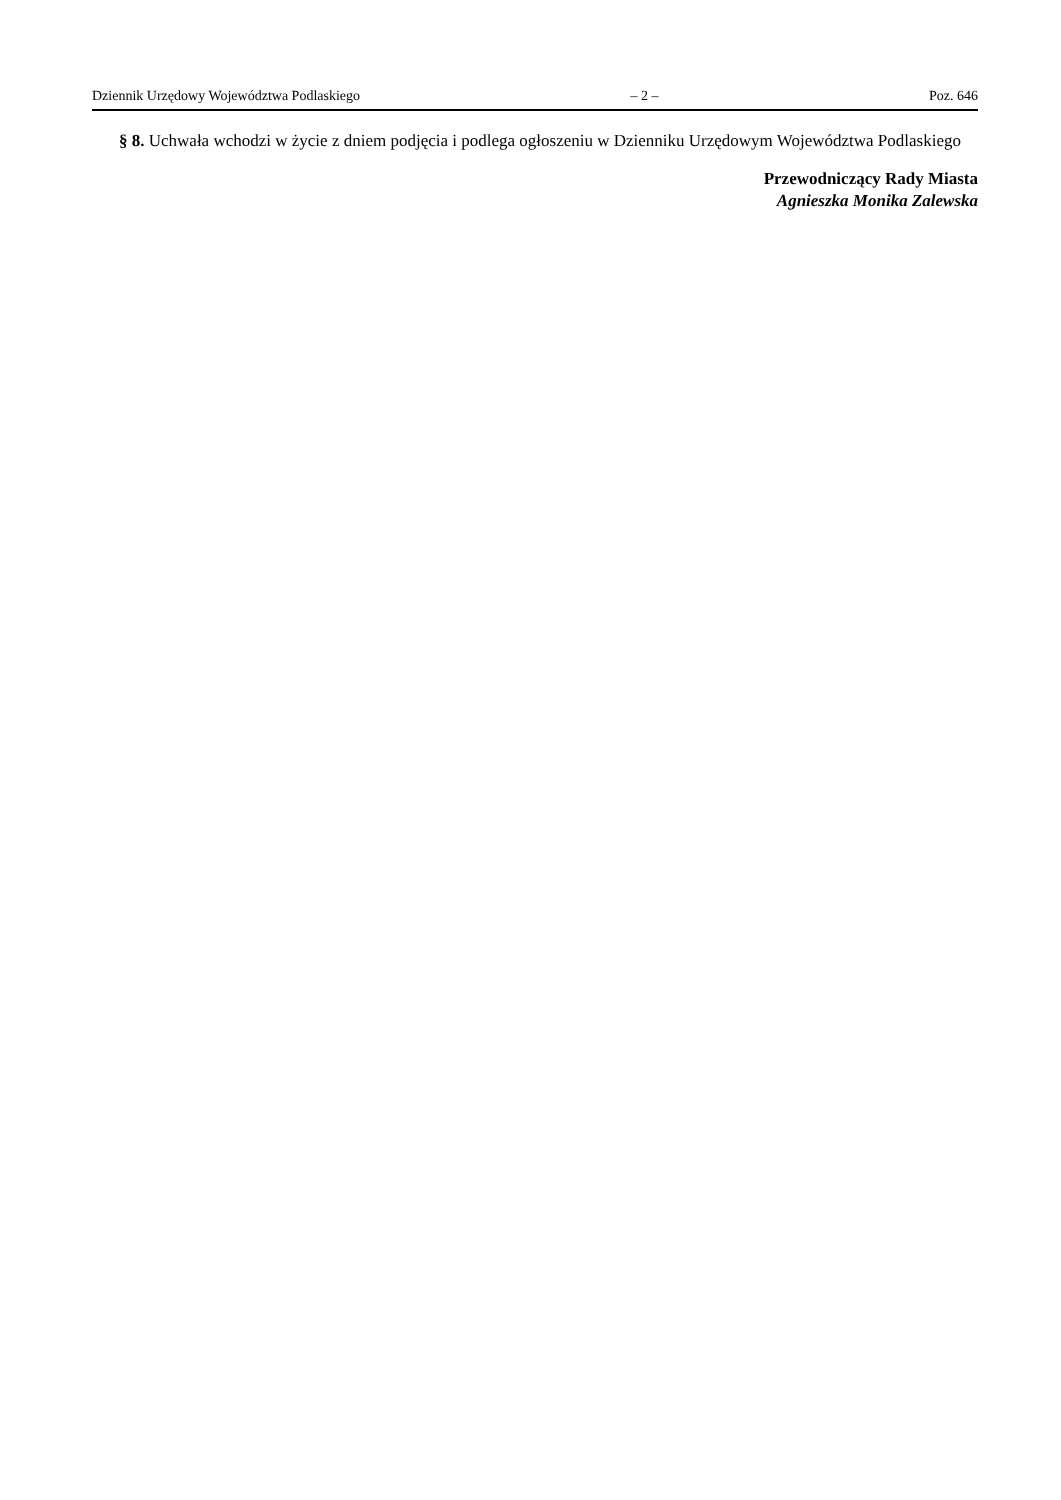Dziennik Urzędowy Województwa Podlaskiego – 2 – Poz. 646
§ 8. Uchwała wchodzi w życie z dniem podjęcia i podlega ogłoszeniu w Dzienniku Urzędowym Województwa Podlaskiego
Przewodniczący Rady Miasta
Agnieszka Monika Zalewska